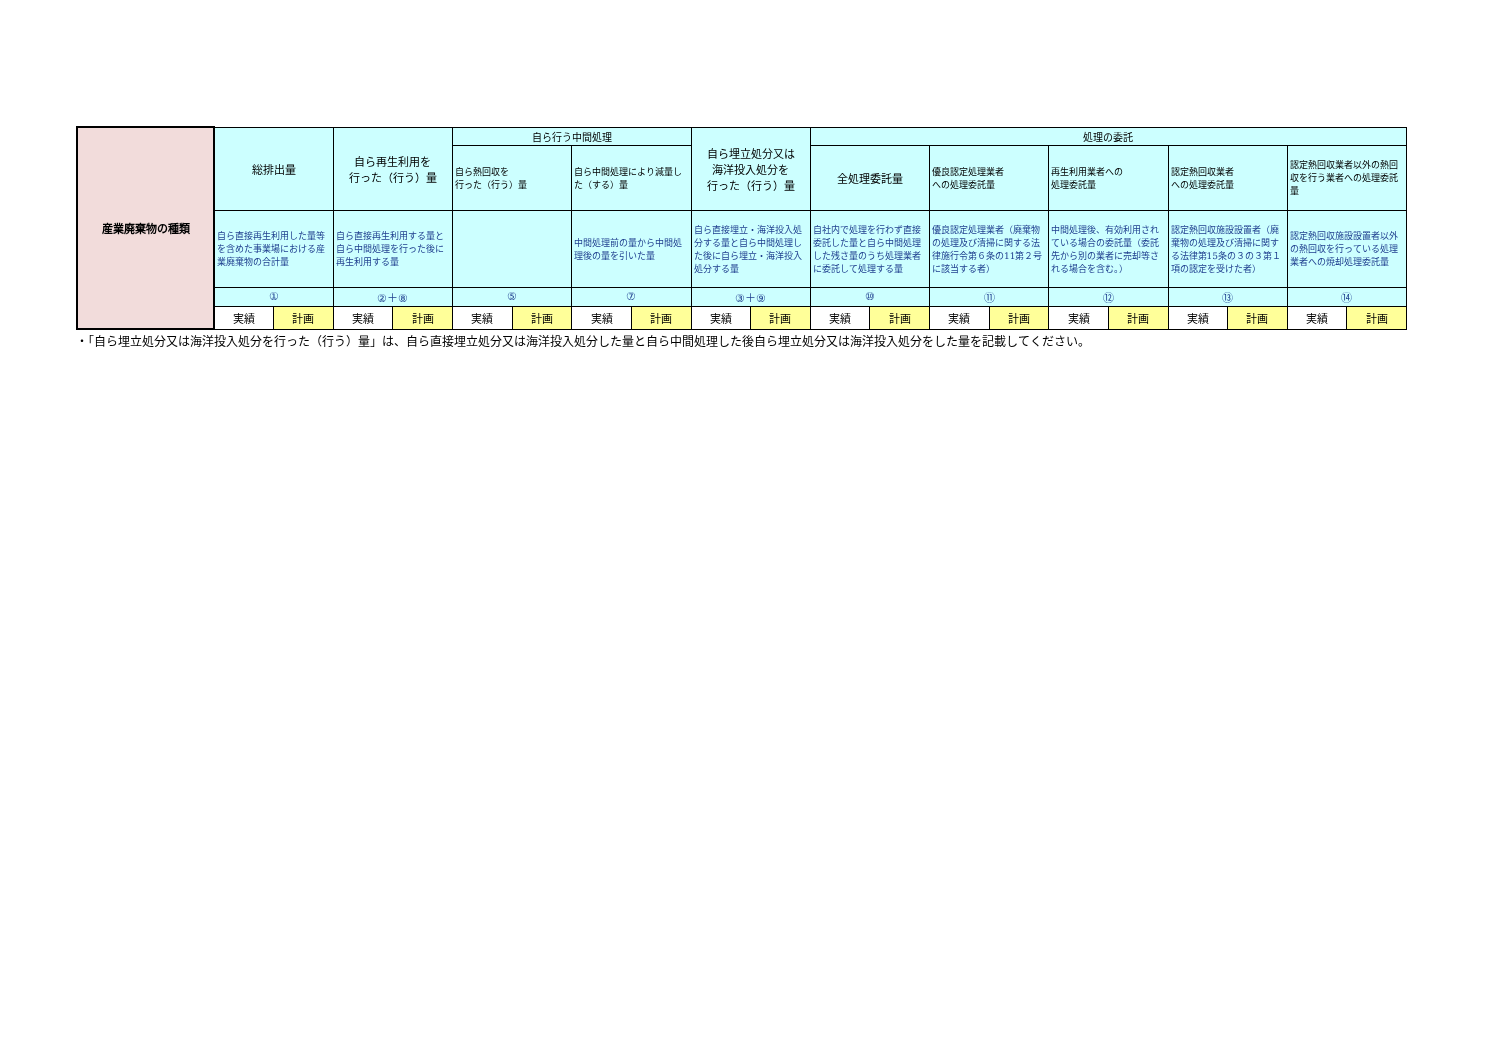| 産業廃棄物の種類 | 総排出量 | | 自ら再生利用を 行った（行う）量 | | 自ら行う中間処理 | | | | 自ら埋立処分又は 海洋投入処分を 行った（行う）量 | | 処理の委託 | | | | | | | | | |
| --- | --- | --- | --- | --- | --- | --- | --- | --- | --- | --- | --- | --- | --- | --- | --- | --- | --- | --- | --- | --- |
| | | | | | 自ら熱回収を 行った（行う）量 | | 自ら中間処理により減量した（する）量 | | | | 全処理委託量 | | 優良認定処理業者 への処理委託量 | | 再生利用業者への 処理委託量 | | 認定熱回収業者 への処理委託量 | | 認定熱回収業者以外の熱回収を行う業者への処理委託量 | |
| | 自ら直接再生利用した量等を含めた事業場における産業廃棄物の合計量 | | 自ら直接再生利用する量と自ら中間処理を行った後に再生利用する量 | | | | 中間処理前の量から中間処理後の量を引いた量 | | 自ら直接埋立・海洋投入処分する量と自ら中間処理した後に自ら埋立・海洋投入処分する量 | | 自社内で処理を行わず直接委託した量と自ら中間処理した残さ量のうち処理業者に委託して処理する量 | | 優良認定処理業者（廃棄物の処理及び清掃に関する法律施行令第６条の11第２号に該当する者） | | 中間処理後、有効利用されている場合の委託量（委託先から別の業者に売却等される場合を含む。） | | 認定熱回収施設設置者（廃棄物の処理及び清掃に関する法律第15条の３の３第１項の認定を受けた者） | | 認定熱回収施設設置者以外の熱回収を行っている処理業者への焼却処理委託量 | |
| | ① | | ②＋⑧ | | ⑤ | | ⑦ | | ③＋⑨ | | ⑩ | | ⑪ | | ⑫ | | ⑬ | | ⑭ | |
| | 実績 | 計画 | 実績 | 計画 | 実績 | 計画 | 実績 | 計画 | 実績 | 計画 | 実績 | 計画 | 実績 | 計画 | 実績 | 計画 | 実績 | 計画 | 実績 | 計画 |
・「自ら埋立処分又は海洋投入処分を行った（行う）量」は、自ら直接埋立処分又は海洋投入処分した量と自ら中間処理した後自ら埋立処分又は海洋投入処分をした量を記載してください。